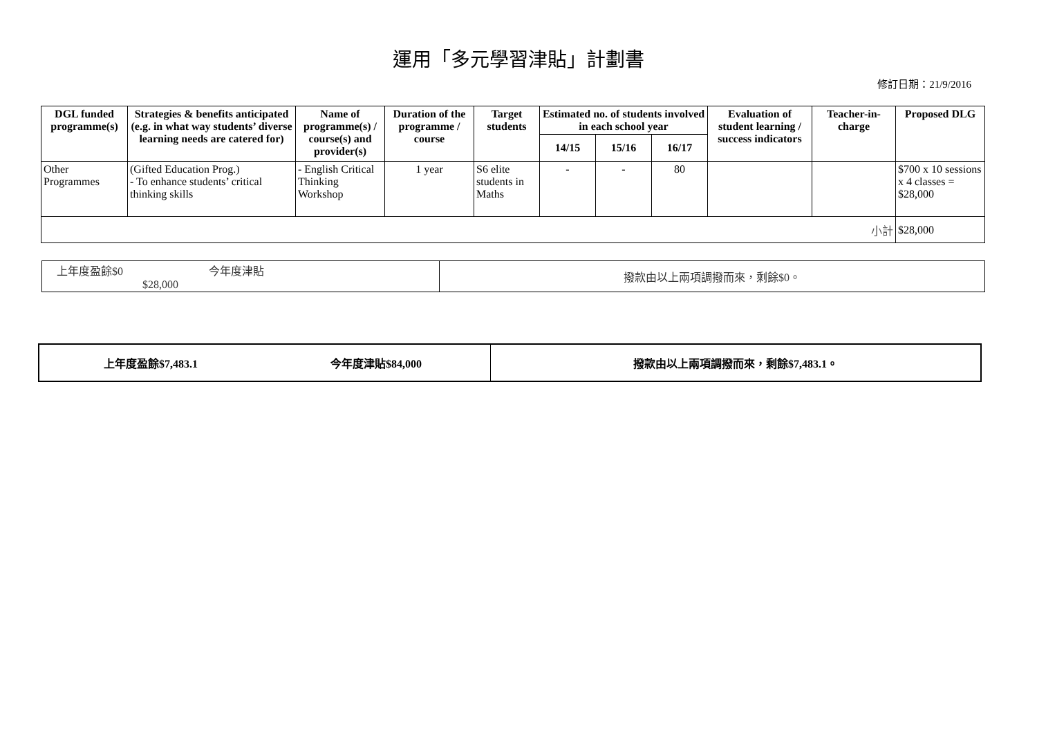運用「多元學習津貼」計劃書
修訂日期：21/9/2016
| DGL funded programme(s) | Strategies & benefits anticipated (e.g. in what way students’ diverse learning needs are catered for) | Name of programme(s) / course(s) and provider(s) | Duration of the programme / course | Target students | Estimated no. of students involved in each school year | | | Evaluation of student learning / success indicators | Teacher-in-charge | Proposed DLG |
| --- | --- | --- | --- | --- | --- | --- | --- | --- | --- | --- |
| | | | | | 14/15 | 15/16 | 16/17 | | | |
| Other Programmes | (Gifted Education Prog.) - To enhance students’ critical thinking skills | - English Critical Thinking Workshop | 1 year | S6 elite students in Maths | - | - | 80 | | | $700 x 10 sessions x 4 classes = $28,000 |
| 小計 | | | | | | | | | | $28,000 |
| 上年度盈餘$0 今年度津貼$28,000 | | 撥款由以上兩項調撥而來，剩餘$0。 |
| 上年度盈餘$7,483.1 | 今年度津貼$84,000 | 撥款由以上兩項調撥而來，剩餘$7,483.1。 |